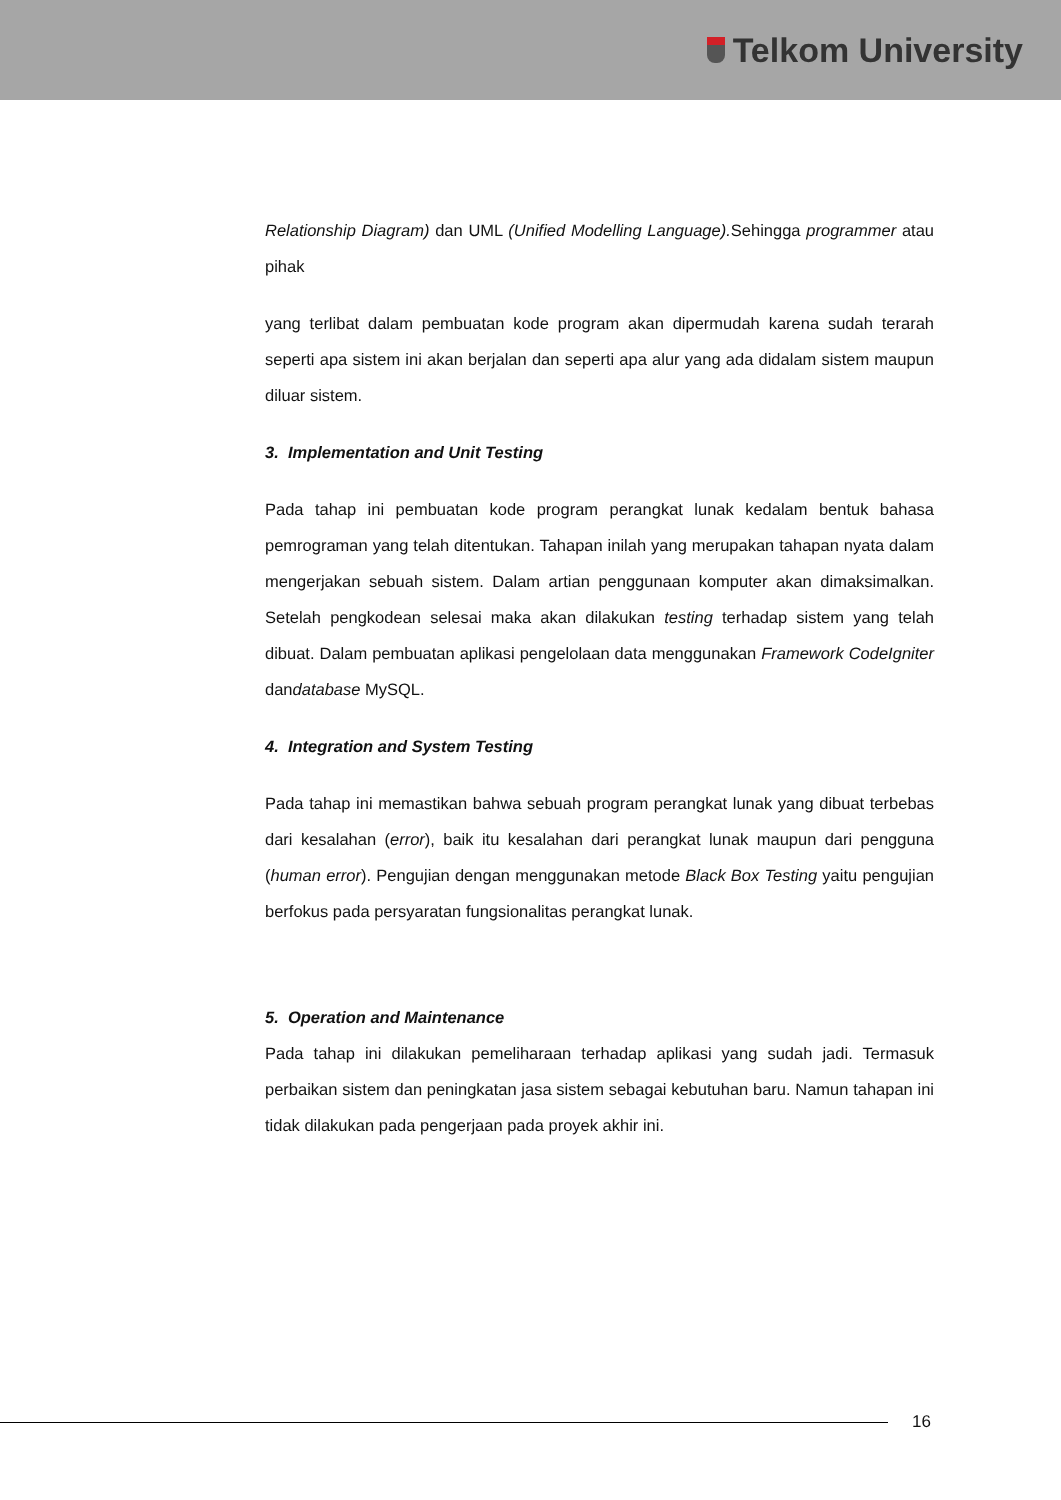Telkom University
Relationship Diagram) dan UML (Unified Modelling Language). Sehingga programmer atau pihak
yang terlibat dalam pembuatan kode program akan dipermudah karena sudah terarah seperti apa sistem ini akan berjalan dan seperti apa alur yang ada didalam sistem maupun diluar sistem.
3. Implementation and Unit Testing
Pada tahap ini pembuatan kode program perangkat lunak kedalam bentuk bahasa pemrograman yang telah ditentukan. Tahapan inilah yang merupakan tahapan nyata dalam mengerjakan sebuah sistem. Dalam artian penggunaan komputer akan dimaksimalkan. Setelah pengkodean selesai maka akan dilakukan testing terhadap sistem yang telah dibuat. Dalam pembuatan aplikasi pengelolaan data menggunakan Framework CodeIgniter dandatabase MySQL.
4. Integration and System Testing
Pada tahap ini memastikan bahwa sebuah program perangkat lunak yang dibuat terbebas dari kesalahan (error), baik itu kesalahan dari perangkat lunak maupun dari pengguna (human error). Pengujian dengan menggunakan metode Black Box Testing yaitu pengujian berfokus pada persyaratan fungsionalitas perangkat lunak.
5. Operation and Maintenance
Pada tahap ini dilakukan pemeliharaan terhadap aplikasi yang sudah jadi. Termasuk perbaikan sistem dan peningkatan jasa sistem sebagai kebutuhan baru. Namun tahapan ini tidak dilakukan pada pengerjaan pada proyek akhir ini.
16